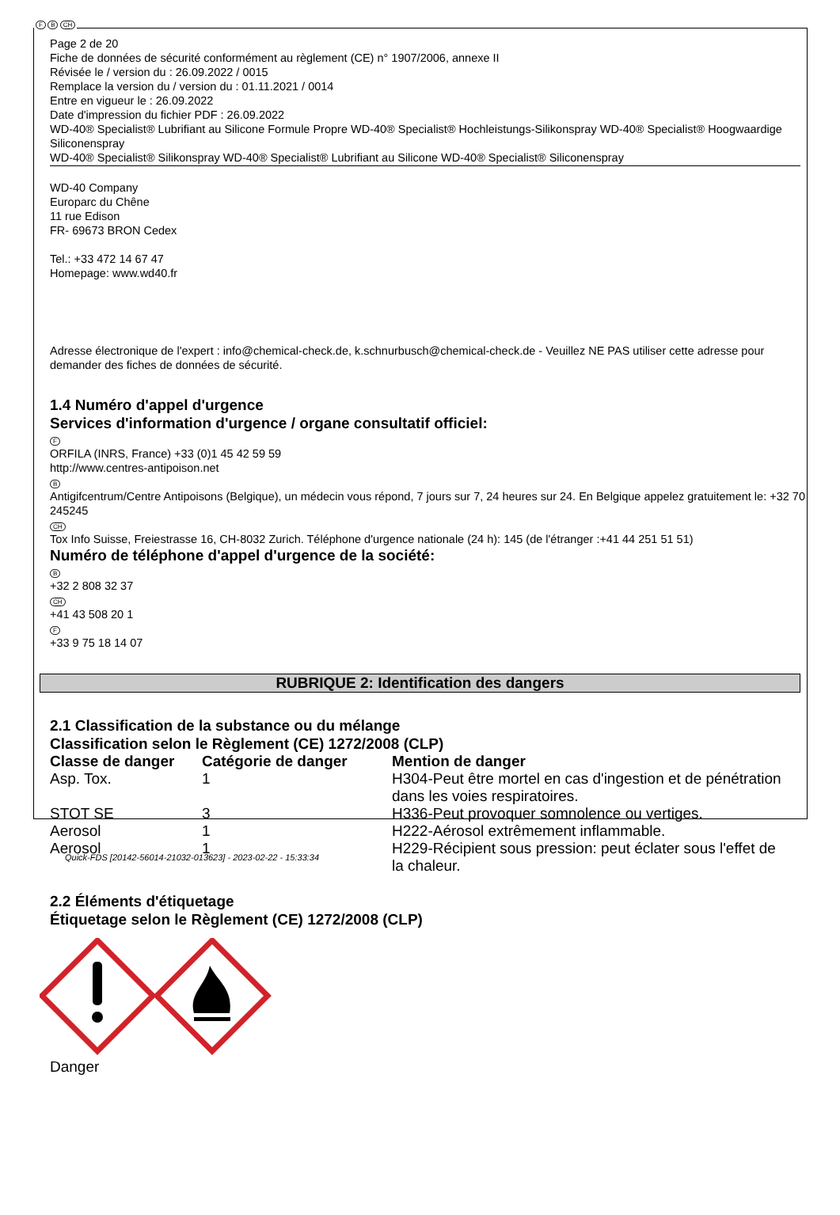F B CH
Page 2 de 20
Fiche de données de sécurité conformément au règlement (CE) n° 1907/2006, annexe II
Révisée le / version du : 26.09.2022 / 0015
Remplace la version du / version du : 01.11.2021 / 0014
Entre en vigueur le : 26.09.2022
Date d'impression du fichier PDF : 26.09.2022
WD-40® Specialist® Lubrifiant au Silicone Formule Propre WD-40® Specialist® Hochleistungs-Silikonspray WD-40® Specialist® Hoogwaardige Siliconenspray
WD-40® Specialist® Silikonspray WD-40® Specialist® Lubrifiant au Silicone WD-40® Specialist® Siliconenspray
WD-40 Company
Europarc du Chêne
11 rue Edison
FR- 69673 BRON Cedex
Tel.: +33 472 14 67 47
Homepage: www.wd40.fr
Adresse électronique de l'expert : info@chemical-check.de, k.schnurbusch@chemical-check.de - Veuillez NE PAS utiliser cette adresse pour demander des fiches de données de sécurité.
1.4 Numéro d'appel d'urgence
Services d'information d'urgence / organe consultatif officiel:
F
ORFILA (INRS, France) +33 (0)1 45 42 59 59
http://www.centres-antipoison.net
B
Antigifcentrum/Centre Antipoisons (Belgique), un médecin vous répond, 7 jours sur 7, 24 heures sur 24. En Belgique appelez gratuitement le: +32 70 245245
CH
Tox Info Suisse, Freiestrasse 16, CH-8032 Zurich. Téléphone d'urgence nationale (24 h): 145 (de l'étranger :+41 44 251 51 51)
Numéro de téléphone d'appel d'urgence de la société:
B
+32 2 808 32 37
CH
+41 43 508 20 1
F
+33 9 75 18 14 07
RUBRIQUE 2: Identification des dangers
2.1 Classification de la substance ou du mélange
Classification selon le Règlement (CE) 1272/2008 (CLP)
| Classe de danger | Catégorie de danger | Mention de danger |
| --- | --- | --- |
| Asp. Tox. | 1 | H304-Peut être mortel en cas d'ingestion et de pénétration dans les voies respiratoires. |
| STOT SE | 3 | H336-Peut provoquer somnolence ou vertiges. |
| Aerosol | 1 | H222-Aérosol extrêmement inflammable. |
| Aerosol | 1 | H229-Récipient sous pression: peut éclater sous l'effet de la chaleur. |
2.2 Éléments d'étiquetage
Étiquetage selon le Règlement (CE) 1272/2008 (CLP)
Danger
Quick-FDS [20142-56014-21032-013623] - 2023-02-22 - 15:33:34